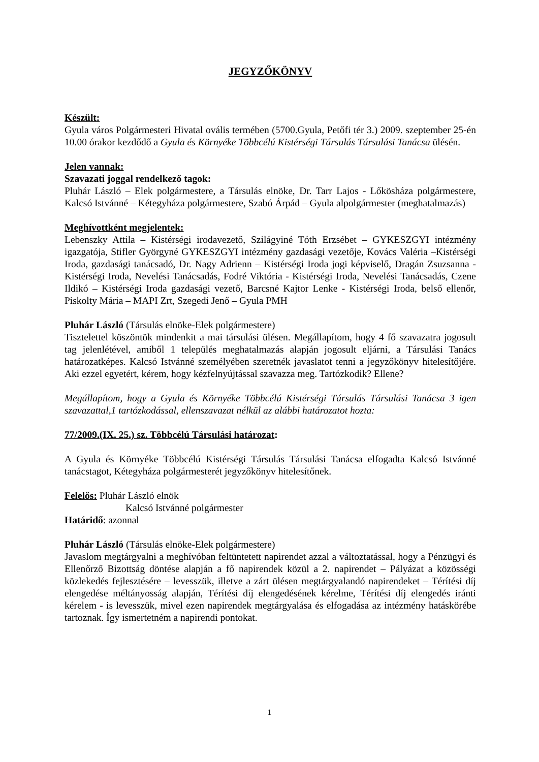JEGYZŐKÖNYV
Készült:
Gyula város Polgármesteri Hivatal ovális termében (5700.Gyula, Petőfi tér 3.) 2009. szeptember 25-én 10.00 órakor kezdődő a Gyula és Környéke Többcélú Kistérségi Társulás Társulási Tanácsa ülésén.
Jelen vannak:
Szavazati joggal rendelkező tagok:
Pluhár László – Elek polgármestere, a Társulás elnöke, Dr. Tarr Lajos - Lőkösháza polgármestere, Kalcsó Istvánné – Kétegyháza polgármestere, Szabó Árpád – Gyula alpolgármester (meghatalmazás)
Meghívottként megjelentek:
Lebenszky Attila – Kistérségi irodavezető, Szilágyiné Tóth Erzsébet – GYKESZGYI intézmény igazgatója, Stifler Györgyné GYKESZGYI intézmény gazdasági vezetője, Kovács Valéria –Kistérségi Iroda, gazdasági tanácsadó, Dr. Nagy Adrienn – Kistérségi Iroda jogi képviselő, Dragán Zsuzsanna - Kistérségi Iroda, Nevelési Tanácsadás, Fodré Viktória - Kistérségi Iroda, Nevelési Tanácsadás, Czene Ildikó – Kistérségi Iroda gazdasági vezető, Barcsné Kajtor Lenke - Kistérségi Iroda, belső ellenőr, Piskolty Mária – MAPI Zrt, Szegedi Jenő – Gyula PMH
Pluhár László (Társulás elnöke-Elek polgármestere)
Tisztelettel köszöntök mindenkit a mai társulási ülésen. Megállapítom, hogy 4 fő szavazatra jogosult tag jelenlétével, amiből 1 település meghatalmazás alapján jogosult eljárni, a Társulási Tanács határozatképes. Kalcsó Istvánné személyében szeretnék javaslatot tenni a jegyzőkönyv hitelesítőjére. Aki ezzel egyetért, kérem, hogy kézfelnyújtással szavazza meg. Tartózkodik? Ellene?
Megállapítom, hogy a Gyula és Környéke Többcélú Kistérségi Társulás Társulási Tanácsa 3 igen szavazattal,1 tartózkodással, ellenszavazat nélkül az alábbi határozatot hozta:
77/2009.(IX. 25.) sz. Többcélú Társulási határozat:
A Gyula és Környéke Többcélú Kistérségi Társulás Társulási Tanácsa elfogadta Kalcsó Istvánné tanácstagot, Kétegyháza polgármesterét jegyzőkönyv hitelesítőnek.
Felelős: Pluhár László elnök
Kalcsó Istvánné polgármester
Határidő: azonnal
Pluhár László (Társulás elnöke-Elek polgármestere)
Javaslom megtárgyalni a meghívóban feltüntetett napirendet azzal a változtatással, hogy a Pénzügyi és Ellenőrző Bizottság döntése alapján a fő napirendek közül a 2. napirendet – Pályázat a közösségi közlekedés fejlesztésére – levesszük, illetve a zárt ülésen megtárgyalandó napirendeket – Térítési díj elengedése méltányosság alapján, Térítési díj elengedésének kérelme, Térítési díj elengedés iránti kérelem - is levesszük, mivel ezen napirendek megtárgyalása és elfogadása az intézmény hatáskörébe tartoznak. Így ismertetném a napirendi pontokat.
1